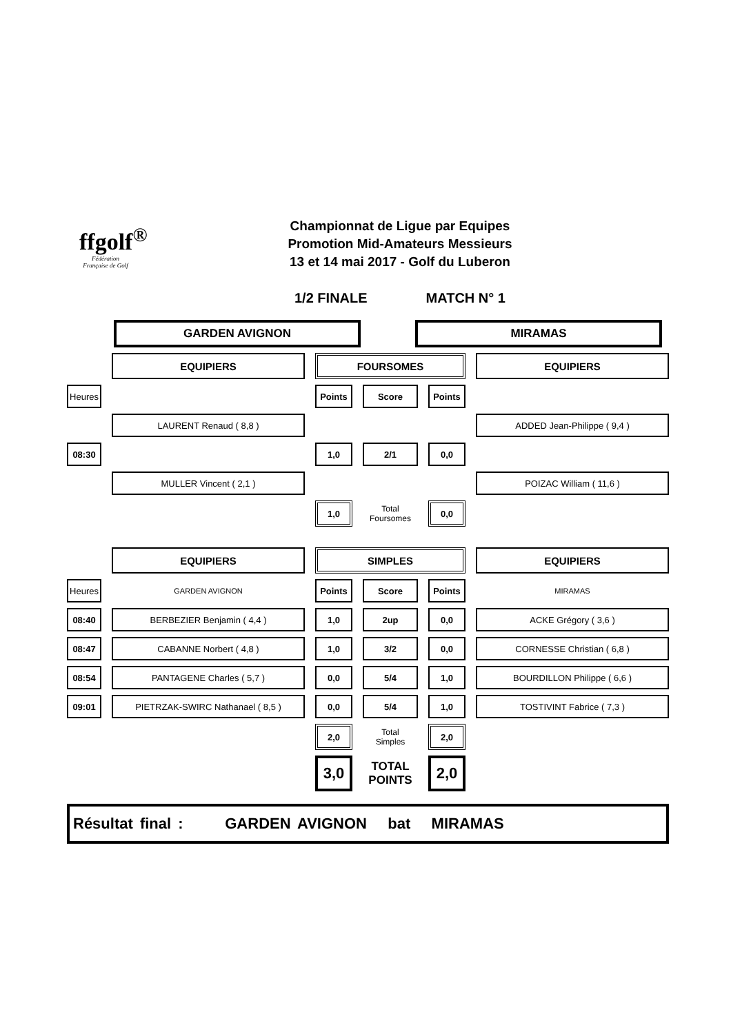ffgolf<sup>®</sup>
Fédération Française de Golf
Championnat de Ligue par Equipes
Promotion Mid-Amateurs Messieurs
13 et 14 mai 2017 - Golf du Luberon
1/2 FINALE MATCH N° 1
GARDEN AVIGNON MIRAMAS
| | | EQUIPIERS | | FOURSOMES | | | | | | EQUIPIERS |
| Heures | | | | Points | | Score | | Points | | |
| | | LAURENT Renaud ( 8,8 ) | | | | | | | | ADDED Jean-Philippe ( 9,4 ) |
| 08:30 | | | | 1,0 | | 2/1 | | 0,0 | | |
| | | MULLER Vincent ( 2,1 ) | | | | | | | | POIZAC William ( 11,6 ) |
| | | | | 1,0 | | Total Foursomes | | 0,0 | | |
| | | EQUIPIERS | | SIMPLES | | | | | | EQUIPIERS |
| Heures | | GARDEN AVIGNON | | Points | | Score | | Points | | MIRAMAS |
| 08:40 | | BERBEZIER Benjamin ( 4,4 ) | | 1,0 | | 2up | | 0,0 | | ACKE Grégory ( 3,6 ) |
| 08:47 | | CABANNE Norbert ( 4,8 ) | | 1,0 | | 3/2 | | 0,0 | | CORNESSE Christian ( 6,8 ) |
| 08:54 | | PANTAGENE Charles ( 5,7 ) | | 0,0 | | 5/4 | | 1,0 | | BOURDILLON Philippe ( 6,6 ) |
| 09:01 | | PIETRZAK-SWIRC Nathanael ( 8,5 ) | | 0,0 | | 5/4 | | 1,0 | | TOSTIVINT Fabrice ( 7,3 ) |
| | | | | 2,0 | | Total Simples | | 2,0 | | |
| | | | | 3,0 | | TOTAL POINTS | | 2,0 | | |
Résultat final : GARDEN AVIGNON bat MIRAMAS